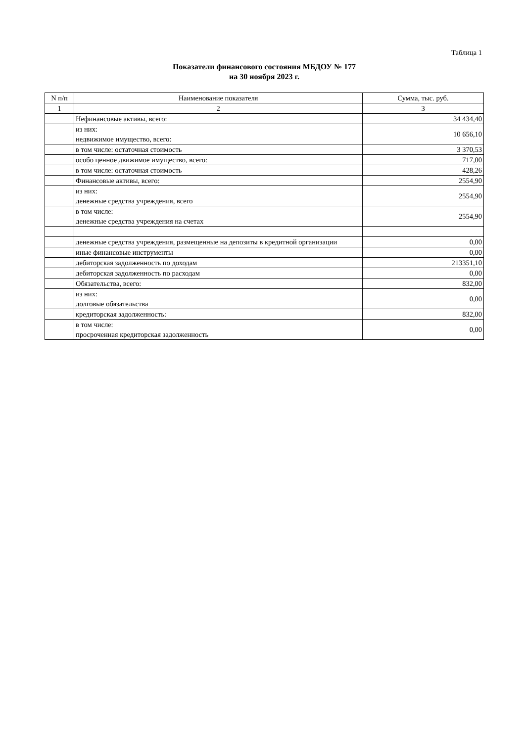Таблица 1
Показатели финансового состояния МБДОУ № 177
на 30 ноября 2023 г.
| N п/п | Наименование показателя | Сумма, тыс. руб. |
| --- | --- | --- |
| 1 | 2 | 3 |
| | Нефинансовые активы, всего: | 34 434,40 |
| | из них: недвижимое имущество, всего: | 10 656,10 |
| | в том числе: остаточная стоимость | 3 370,53 |
| | особо ценное движимое имущество, всего: | 717,00 |
| | в том числе: остаточная стоимость | 428,26 |
| | Финансовые активы, всего: | 2554,90 |
| | из них: денежные средства учреждения, всего | 2554,90 |
| | в том числе: денежные средства учреждения на счетах | 2554,90 |
| | денежные средства учреждения, размещенные на депозиты в кредитной организации | 0,00 |
| | иные финансовые инструменты | 0,00 |
| | дебиторская задолженность по доходам | 213351,10 |
| | дебиторская задолженность по расходам | 0,00 |
| | Обязательства, всего: | 832,00 |
| | из них: долговые обязательства | 0,00 |
| | кредиторская задолженность: | 832,00 |
| | в том числе: просроченная кредиторская задолженность | 0,00 |